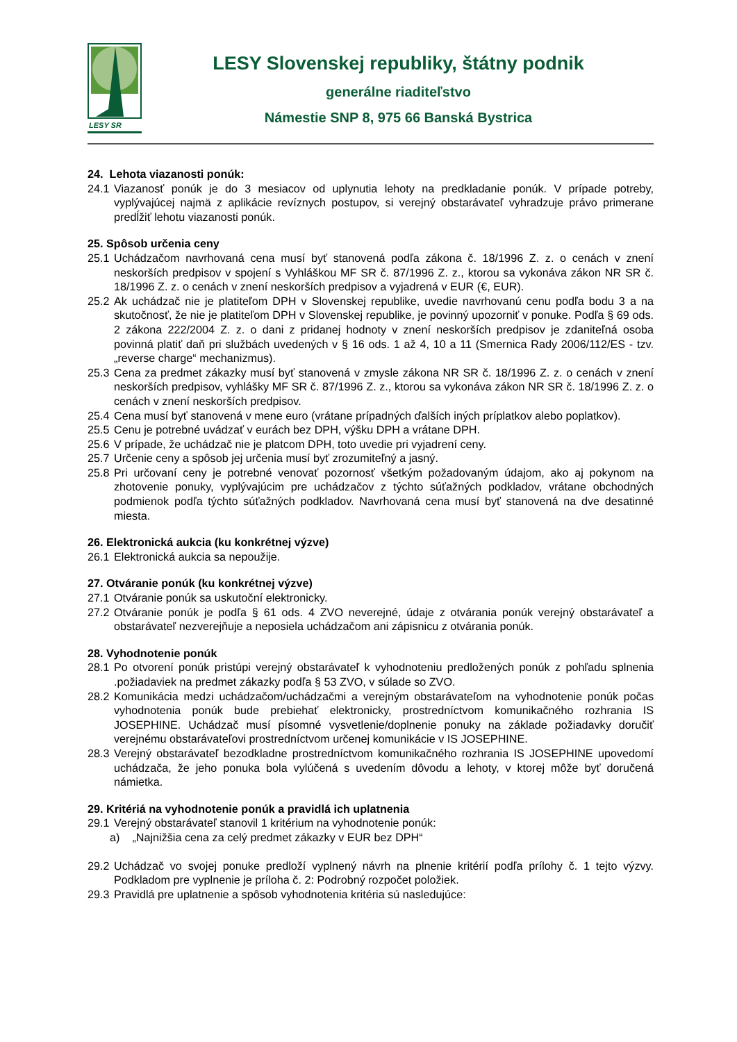LESY SR
LESY Slovenskej republiky, štátny podnik
generálne riaditeľstvo
Námestie SNP 8, 975 66 Banská Bystrica
24. Lehota viazanosti ponúk:
24.1 Viazanosť ponúk je do 3 mesiacov od uplynutia lehoty na predkladanie ponúk. V prípade potreby, vyplývajúcej najmä z aplikácie revíznych postupov, si verejný obstarávateľ vyhradzuje právo primerane predĺžiť lehotu viazanosti ponúk.
25. Spôsob určenia ceny
25.1 Uchádzačom navrhovaná cena musí byť stanovená podľa zákona č. 18/1996 Z. z. o cenách v znení neskorších predpisov v spojení s Vyhláškou MF SR č. 87/1996 Z. z., ktorou sa vykonáva zákon NR SR č. 18/1996 Z. z. o cenách v znení neskorších predpisov a vyjadrená v EUR (€, EUR).
25.2 Ak uchádzač nie je platiteľom DPH v Slovenskej republike, uvedie navrhovanú cenu podľa bodu 3 a na skutočnosť, že nie je platiteľom DPH v Slovenskej republike, je povinný upozorniť v ponuke. Podľa § 69 ods. 2 zákona 222/2004 Z. z. o dani z pridanej hodnoty v znení neskorších predpisov je zdaniteľná osoba povinná platiť daň pri službách uvedených v § 16 ods. 1 až 4, 10 a 11 (Smernica Rady 2006/112/ES - tzv. „reverse charge“ mechanizmus).
25.3 Cena za predmet zákazky musí byť stanovená v zmysle zákona NR SR č. 18/1996 Z. z. o cenách v znení neskorších predpisov, vyhlášky MF SR č. 87/1996 Z. z., ktorou sa vykonáva zákon NR SR č. 18/1996 Z. z. o cenách v znení neskorších predpisov.
25.4 Cena musí byť stanovená v mene euro (vrátane prípadných ďalších iných príplatkov alebo poplatkov).
25.5 Cenu je potrebné uvádzať v eurách bez DPH, výšku DPH a vrátane DPH.
25.6 V prípade, že uchádzač nie je platcom DPH, toto uvedie pri vyjadrení ceny.
25.7 Určenie ceny a spôsob jej určenia musí byť zrozumiteľný a jasný.
25.8 Pri určovaní ceny je potrebné venovať pozornosť všetkým požadovaným údajom, ako aj pokynom na zhotovenie ponuky, vyplývajúcim pre uchádzačov z týchto súťažných podkladov, vrátane obchodných podmienok podľa týchto súťažných podkladov. Navrhovaná cena musí byť stanovená na dve desatinné miesta.
26. Elektronická aukcia (ku konkrétnej výzve)
26.1 Elektronická aukcia sa nepoužije.
27. Otváranie ponúk (ku konkrétnej výzve)
27.1 Otváranie ponúk sa uskutoční elektronicky.
27.2 Otváranie ponúk je podľa § 61 ods. 4 ZVO neverejné, údaje z otvárania ponúk verejný obstarávateľ a obstarávateľ nezverejňuje a neposiela uchádzačom ani zápisnicu z otvárania ponúk.
28. Vyhodnotenie ponúk
28.1 Po otvorení ponúk pristúpi verejný obstarávateľ k vyhodnoteniu predložených ponúk z pohľadu splnenia .požiadaviek na predmet zákazky podľa § 53 ZVO, v súlade so ZVO.
28.2 Komunikácia medzi uchádzačom/uchádzačmi a verejným obstarávateľom na vyhodnotenie ponúk počas vyhodnotenia ponúk bude prebiehať elektronicky, prostredníctvom komunikačného rozhrania IS JOSEPHINE. Uchádzač musí písomné vysvetlenie/doplnenie ponuky na základe požiadavky doručiť verejnému obstarávateľovi prostredníctvom určenej komunikácie v IS JOSEPHINE.
28.3 Verejný obstarávateľ bezodkladne prostredníctvom komunikačného rozhrania IS JOSEPHINE upovedomí uchádzača, že jeho ponuka bola vylúčená s uvedením dôvodu a lehoty, v ktorej môže byť doručená námietka.
29. Kritériá na vyhodnotenie ponúk a pravidlá ich uplatnenia
29.1 Verejný obstarávateľ stanovil 1 kritérium na vyhodnotenie ponúk:
a) „Najnižšia cena za celý predmet zákazky v EUR bez DPH“
29.2 Uchádzač vo svojej ponuke predloží vyplnený návrh na plnenie kritérií podľa prílohy č. 1 tejto výzvy. Podkladom pre vyplnenie je príloha č. 2: Podrobný rozpočet položiek.
29.3 Pravidlá pre uplatnenie a spôsob vyhodnotenia kritéria sú nasledujúce: